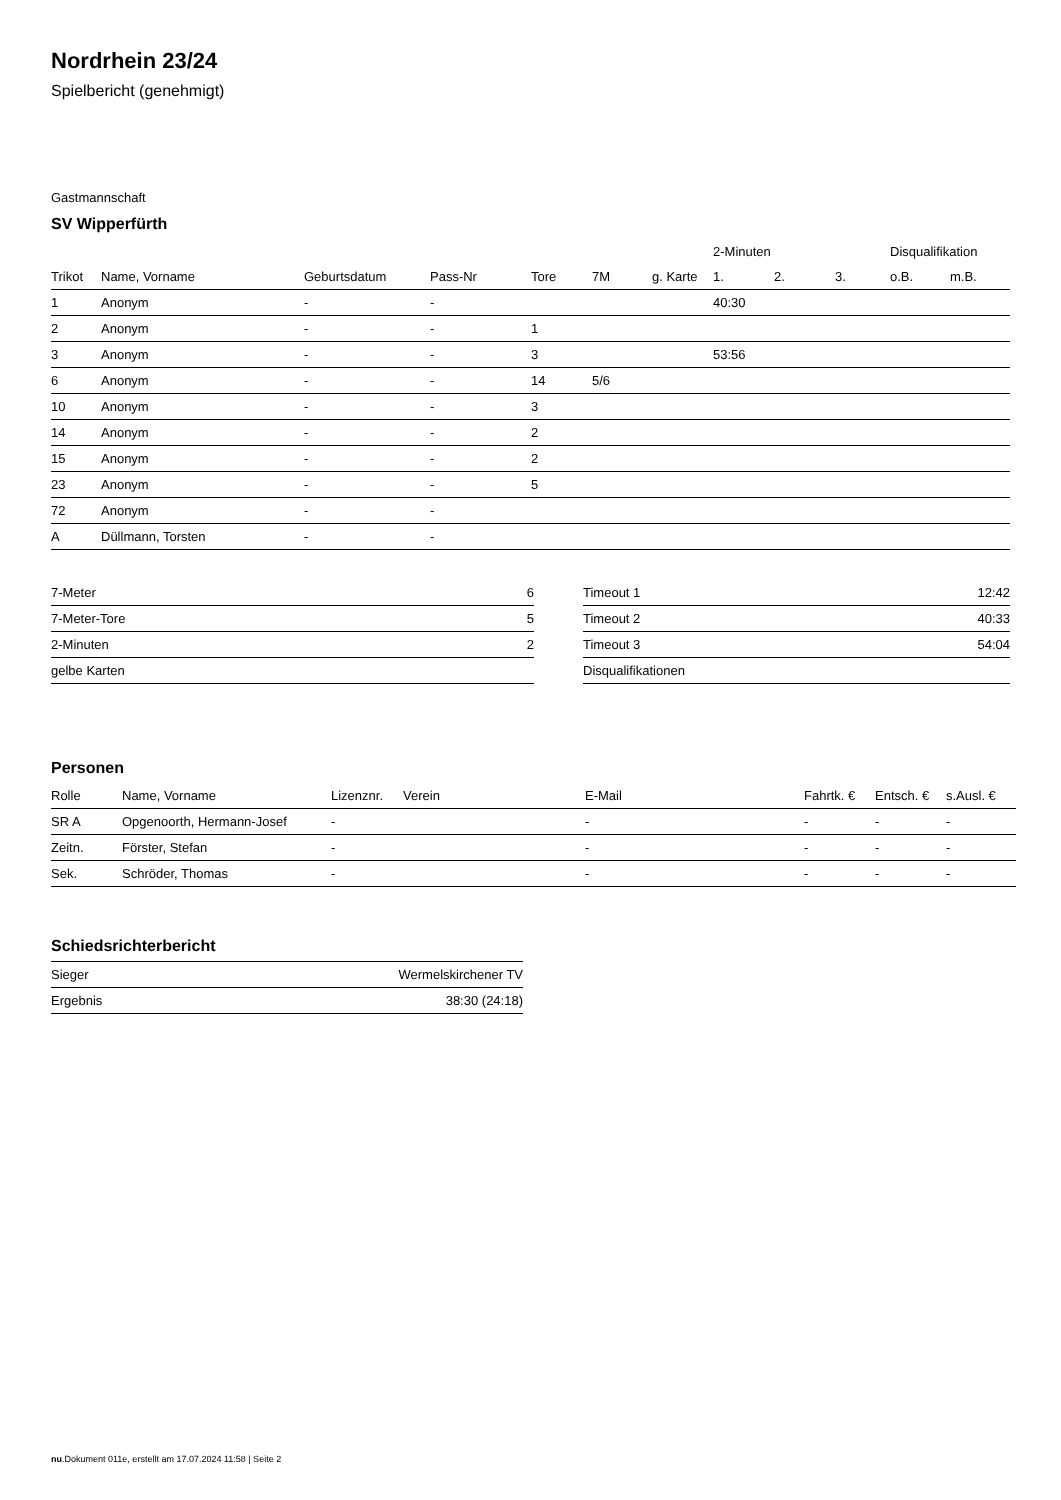Nordrhein 23/24
Spielbericht (genehmigt)
Gastmannschaft
SV Wipperfürth
| | | | | | | | 2-Minuten | | | Disqualifikation | |
| --- | --- | --- | --- | --- | --- | --- | --- | --- | --- | --- | --- |
| Trikot | Name, Vorname | Geburtsdatum | Pass-Nr | Tore | 7M | g. Karte | 1. | 2. | 3. | o.B. | m.B. |
| 1 | Anonym | - | - | | | | 40:30 | | | | |
| 2 | Anonym | - | - | 1 | | | | | | | |
| 3 | Anonym | - | - | 3 | | | 53:56 | | | | |
| 6 | Anonym | - | - | 14 | 5/6 | | | | | | |
| 10 | Anonym | - | - | 3 | | | | | | | |
| 14 | Anonym | - | - | 2 | | | | | | | |
| 15 | Anonym | - | - | 2 | | | | | | | |
| 23 | Anonym | - | - | 5 | | | | | | | |
| 72 | Anonym | - | - | | | | | | | | |
| A | Düllmann, Torsten | - | - | | | | | | | | |
| 7-Meter | 6 |
| 7-Meter-Tore | 5 |
| 2-Minuten | 2 |
| gelbe Karten | |
| Timeout 1 | 12:42 |
| Timeout 2 | 40:33 |
| Timeout 3 | 54:04 |
| Disqualifikationen | |
Personen
| Rolle | Name, Vorname | Lizenznr. | Verein | E-Mail | Fahrtk. € | Entsch. € | s.Ausl. € |
| --- | --- | --- | --- | --- | --- | --- | --- |
| SR A | Opgenoorth, Hermann-Josef | - | | - | - | - | - |
| Zeitn. | Förster, Stefan | - | | - | - | - | - |
| Sek. | Schröder, Thomas | - | | - | - | - | - |
Schiedsrichterbericht
| Sieger | Wermelskirchener TV |
| Ergebnis | 38:30 (24:18) |
nu.Dokument 011e, erstellt am 17.07.2024 11:58 | Seite 2